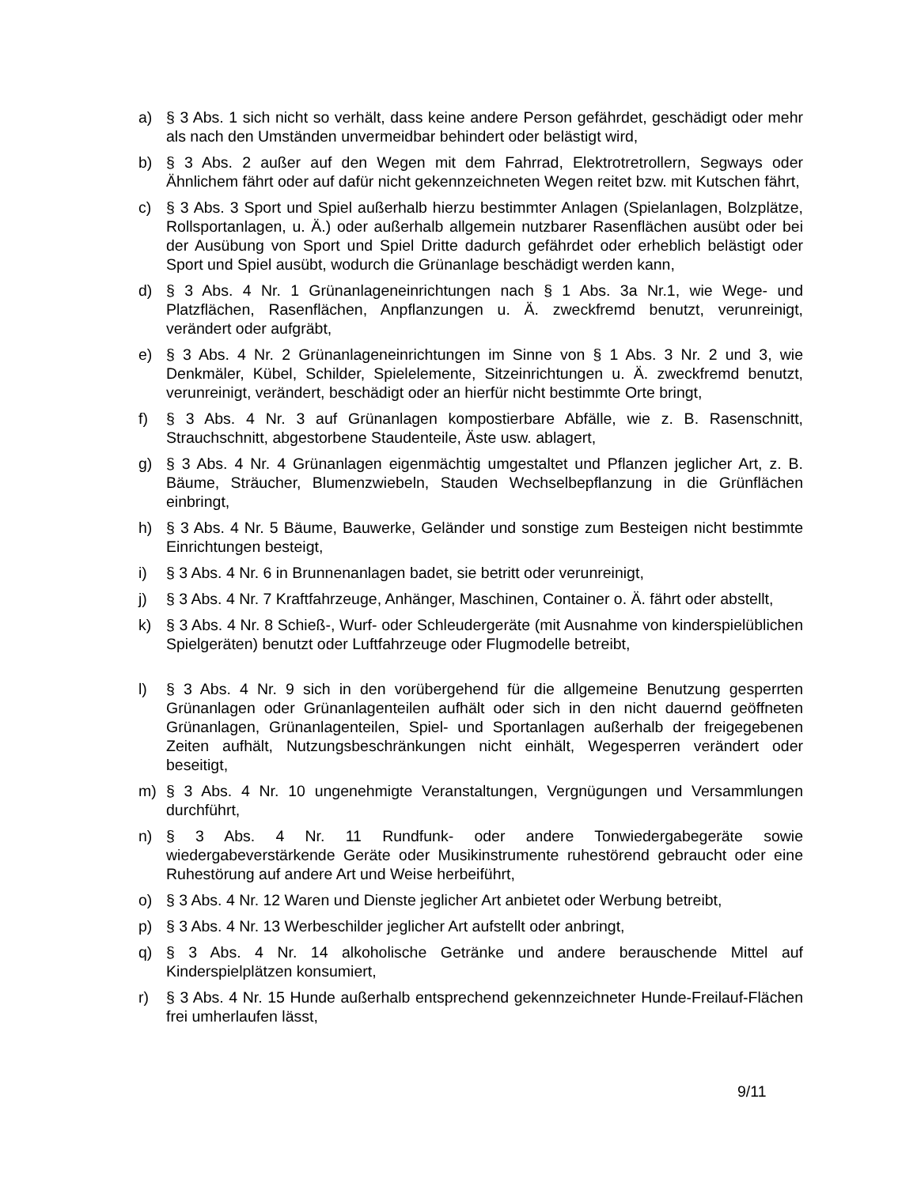a) § 3 Abs. 1 sich nicht so verhält, dass keine andere Person gefährdet, geschädigt oder mehr als nach den Umständen unvermeidbar behindert oder belästigt wird,
b) § 3 Abs. 2 außer auf den Wegen mit dem Fahrrad, Elektrotretrollern, Segways oder Ähnlichem fährt oder auf dafür nicht gekennzeichneten Wegen reitet bzw. mit Kutschen fährt,
c) § 3 Abs. 3 Sport und Spiel außerhalb hierzu bestimmter Anlagen (Spielanlagen, Bolzplätze, Rollsportanlagen, u. Ä.) oder außerhalb allgemein nutzbarer Rasenflächen ausübt oder bei der Ausübung von Sport und Spiel Dritte dadurch gefährdet oder erheblich belästigt oder Sport und Spiel ausübt, wodurch die Grünanlage beschädigt werden kann,
d) § 3 Abs. 4 Nr. 1 Grünanlageneinrichtungen nach § 1 Abs. 3a Nr.1, wie Wege- und Platzflächen, Rasenflächen, Anpflanzungen u. Ä. zweckfremd benutzt, verunreinigt, verändert oder aufgräbt,
e) § 3 Abs. 4 Nr. 2 Grünanlageneinrichtungen im Sinne von § 1 Abs. 3 Nr. 2 und 3, wie Denkmäler, Kübel, Schilder, Spielelemente, Sitzeinrichtungen u. Ä. zweckfremd benutzt, verunreinigt, verändert, beschädigt oder an hierfür nicht bestimmte Orte bringt,
f) § 3 Abs. 4 Nr. 3 auf Grünanlagen kompostierbare Abfälle, wie z. B. Rasenschnitt, Strauchschnitt, abgestorbene Staudenteile, Äste usw. ablagert,
g) § 3 Abs. 4 Nr. 4 Grünanlagen eigenmächtig umgestaltet und Pflanzen jeglicher Art, z. B. Bäume, Sträucher, Blumenzwiebeln, Stauden Wechselbepflanzung in die Grünflächen einbringt,
h) § 3 Abs. 4 Nr. 5 Bäume, Bauwerke, Geländer und sonstige zum Besteigen nicht bestimmte Einrichtungen besteigt,
i) § 3 Abs. 4 Nr. 6 in Brunnenanlagen badet, sie betritt oder verunreinigt,
j) § 3 Abs. 4 Nr. 7 Kraftfahrzeuge, Anhänger, Maschinen, Container o. Ä. fährt oder abstellt,
k) § 3 Abs. 4 Nr. 8 Schieß-, Wurf- oder Schleudergeräte (mit Ausnahme von kinderspielüblichen Spielgeräten) benutzt oder Luftfahrzeuge oder Flugmodelle betreibt,
l) § 3 Abs. 4 Nr. 9 sich in den vorübergehend für die allgemeine Benutzung gesperrten Grünanlagen oder Grünanlagenteilen aufhält oder sich in den nicht dauernd geöffneten Grünanlagen, Grünanlagenteilen, Spiel- und Sportanlagen außerhalb der freigegebenen Zeiten aufhält, Nutzungsbeschränkungen nicht einhält, Wegesperren verändert oder beseitigt,
m) § 3 Abs. 4 Nr. 10 ungenehmigte Veranstaltungen, Vergnügungen und Versammlungen durchführt,
n) § 3 Abs. 4 Nr. 11 Rundfunk- oder andere Tonwiedergabegeräte sowie wiedergabeverstärkende Geräte oder Musikinstrumente ruhestörend gebraucht oder eine Ruhestörung auf andere Art und Weise herbeiführt,
o) § 3 Abs. 4 Nr. 12 Waren und Dienste jeglicher Art anbietet oder Werbung betreibt,
p) § 3 Abs. 4 Nr. 13 Werbeschilder jeglicher Art aufstellt oder anbringt,
q) § 3 Abs. 4 Nr. 14 alkoholische Getränke und andere berauschende Mittel auf Kinderspielplätzen konsumiert,
r) § 3 Abs. 4 Nr. 15 Hunde außerhalb entsprechend gekennzeichneter Hunde-Freilauf-Flächen frei umherlaufen lässt,
9/11